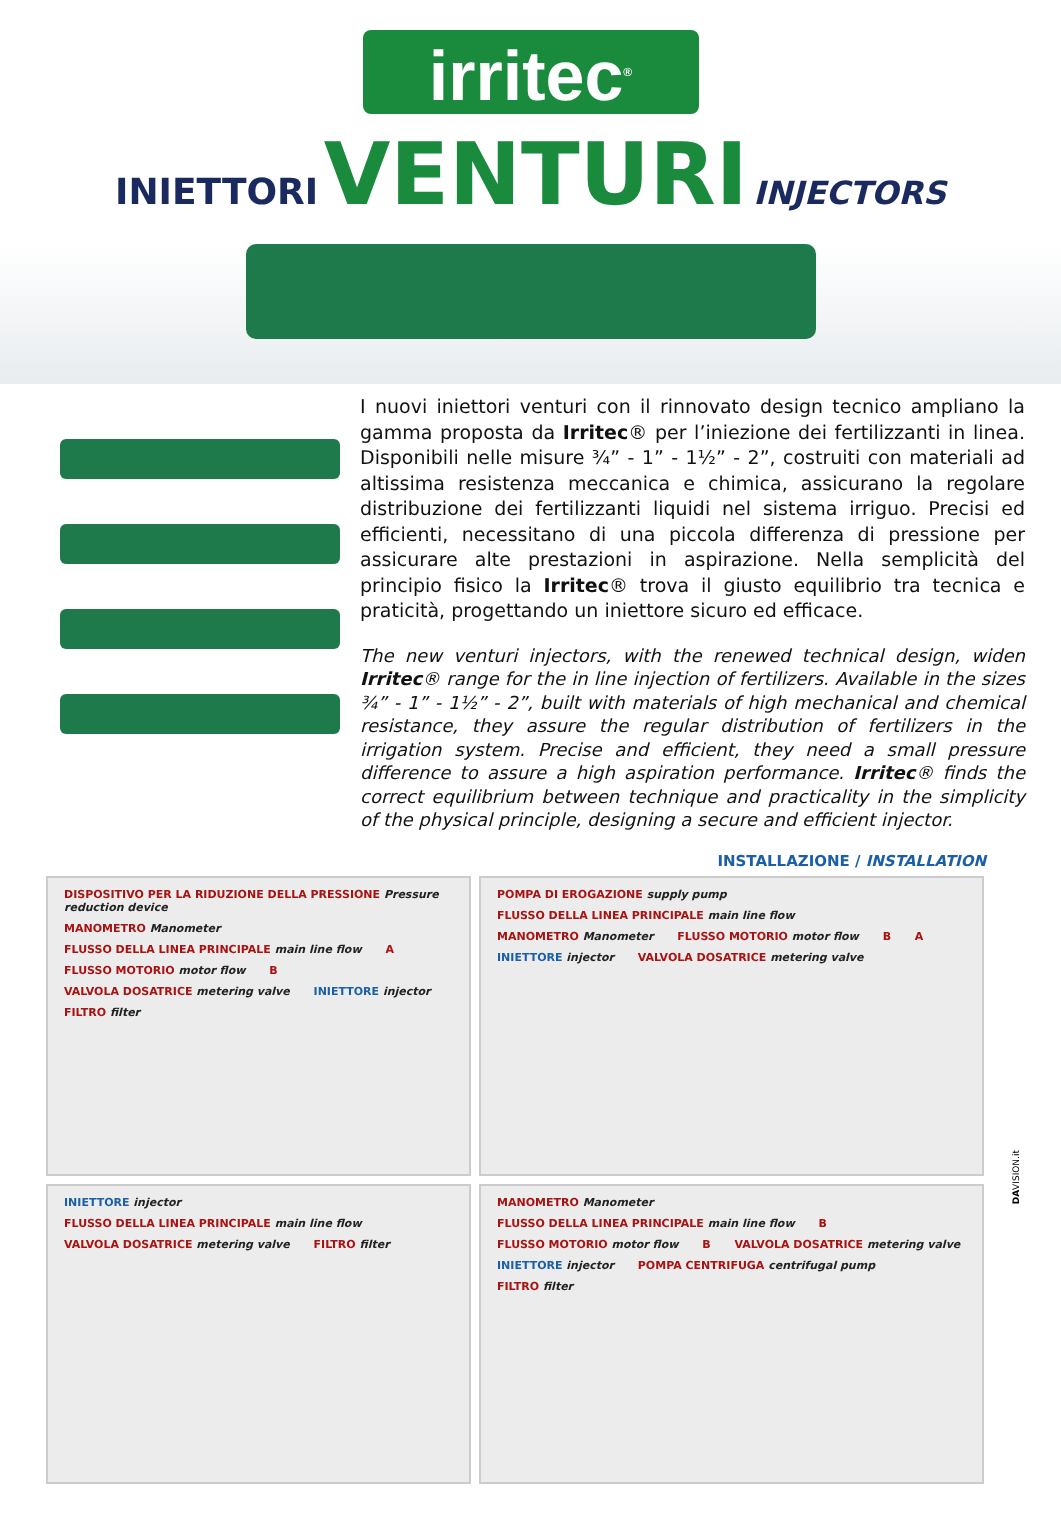irritec<sup>®</sup>
INIETTORI VENTURI INJECTORS
I nuovi iniettori venturi con il rinnovato design tecnico ampliano la gamma proposta da Irritec® per l’iniezione dei fertilizzanti in linea. Disponibili nelle misure ¾” - 1” - 1½” - 2”, costruiti con materiali ad altissima resistenza meccanica e chimica, assicurano la regolare distribuzione dei fertilizzanti liquidi nel sistema irriguo. Precisi ed efficienti, necessitano di una piccola differenza di pressione per assicurare alte prestazioni in aspirazione. Nella semplicità del principio fisico la Irritec® trova il giusto equilibrio tra tecnica e praticità, progettando un iniettore sicuro ed efficace.
The new venturi injectors, with the renewed technical design, widen Irritec® range for the in line injection of fertilizers. Available in the sizes ¾” - 1” - 1½” - 2”, built with materials of high mechanical and chemical resistance, they assure the regular distribution of fertilizers in the irrigation system. Precise and efficient, they need a small pressure difference to assure a high aspiration performance. Irritec® finds the correct equilibrium between technique and practicality in the simplicity of the physical principle, designing a secure and efficient injector.
INSTALLAZIONE / INSTALLATION
DISPOSITIVO PER LA RIDUZIONE DELLA PRESSIONE Pressure reduction device MANOMETRO Manometer FLUSSO DELLA LINEA PRINCIPALE main line flow A FLUSSO MOTORIO motor flow B VALVOLA DOSATRICE metering valve INIETTORE injector FILTRO filter
POMPA DI EROGAZIONE supply pump FLUSSO DELLA LINEA PRINCIPALE main line flow MANOMETRO Manometer FLUSSO MOTORIO motor flow B A INIETTORE injector VALVOLA DOSATRICE metering valve
INIETTORE injector FLUSSO DELLA LINEA PRINCIPALE main line flow VALVOLA DOSATRICE metering valve FILTRO filter
MANOMETRO Manometer FLUSSO DELLA LINEA PRINCIPALE main line flow B FLUSSO MOTORIO motor flow B VALVOLA DOSATRICE metering valve INIETTORE injector POMPA CENTRIFUGA centrifugal pump FILTRO filter
DAVISION.it